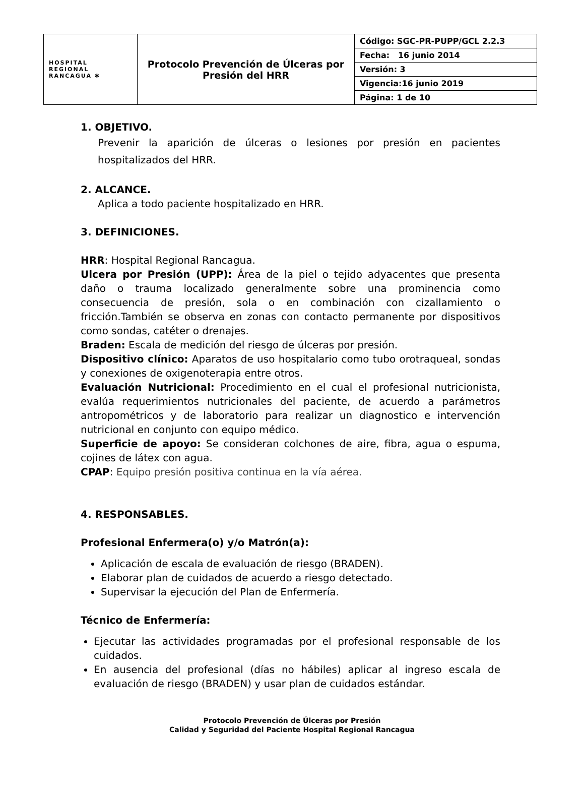| HOSPITAL REGIONAL RANCAGUA ✱ | Protocolo Prevención de Úlceras por Presión del HRR | Código: SGC-PR-PUPP/GCL 2.2.3 |
| | | Fecha: 16 junio 2014 |
| | | Versión: 3 |
| | | Vigencia:16 junio 2019 |
| | | Página: 1 de 10 |
1. OBJETIVO.
Prevenir la aparición de úlceras o lesiones por presión en pacientes hospitalizados del HRR.
2. ALCANCE.
Aplica a todo paciente hospitalizado en HRR.
3. DEFINICIONES.
HRR: Hospital Regional Rancagua.
Ulcera por Presión (UPP): Área de la piel o tejido adyacentes que presenta daño o trauma localizado generalmente sobre una prominencia como consecuencia de presión, sola o en combinación con cizallamiento o fricción.También se observa en zonas con contacto permanente por dispositivos como sondas, catéter o drenajes.
Braden: Escala de medición del riesgo de úlceras por presión.
Dispositivo clínico: Aparatos de uso hospitalario como tubo orotraqueal, sondas y conexiones de oxigenoterapia entre otros.
Evaluación Nutricional: Procedimiento en el cual el profesional nutricionista, evalúa requerimientos nutricionales del paciente, de acuerdo a parámetros antropométricos y de laboratorio para realizar un diagnostico e intervención nutricional en conjunto con equipo médico.
Superficie de apoyo: Se consideran colchones de aire, fibra, agua o espuma, cojines de látex con agua.
CPAP: Equipo presión positiva continua en la vía aérea.
4. RESPONSABLES.
Profesional Enfermera(o) y/o Matrón(a):
Aplicación de escala de evaluación de riesgo (BRADEN).
Elaborar plan de cuidados de acuerdo a riesgo detectado.
Supervisar la ejecución del Plan de Enfermería.
Técnico de Enfermería:
Ejecutar las actividades programadas por el profesional responsable de los cuidados.
En ausencia del profesional (días no hábiles) aplicar al ingreso escala de evaluación de riesgo (BRADEN) y usar plan de cuidados estándar.
Protocolo Prevención de Úlceras por Presión
Calidad y Seguridad del Paciente Hospital Regional Rancagua